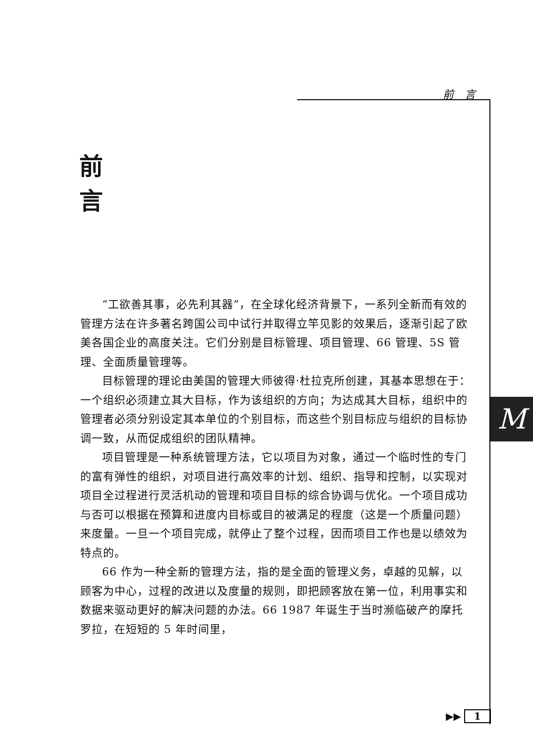前　言
前
言
“工欲善其事，必先利其器”，在全球化经济背景下，一系列全新而有效的管理方法在许多著名跨国公司中试行并取得立竿见影的效果后，逐渐引起了欧美各国企业的高度关注。它们分别是目标管理、项目管理、66 管理、5S 管理、全面质量管理等。
目标管理的理论由美国的管理大师彼得·杜拉克所创建，其基本思想在于：一个组织必须建立其大目标，作为该组织的方向；为达成其大目标，组织中的管理者必须分别设定其本单位的个别目标，而这些个别目标应与组织的目标协调一致，从而促成组织的团队精神。
项目管理是一种系统管理方法，它以项目为对象，通过一个临时性的专门的富有弹性的组织，对项目进行高效率的计划、组织、指导和控制，以实现对项目全过程进行灵活机动的管理和项目目标的综合协调与优化。一个项目成功与否可以根据在预算和进度内目标或目的被满足的程度（这是一个质量问题）来度量。一旦一个项目完成，就停止了整个过程，因而项目工作也是以绩效为特点的。
66 作为一种全新的管理方法，指的是全面的管理义务，卓越的见解，以顾客为中心，过程的改进以及度量的规则，即把顾客放在第一位，利用事实和数据来驱动更好的解决问题的办法。66 1987 年诞生于当时濒临破产的摩托罗拉，在短短的 5 年时间里，
M
▶▶ 1